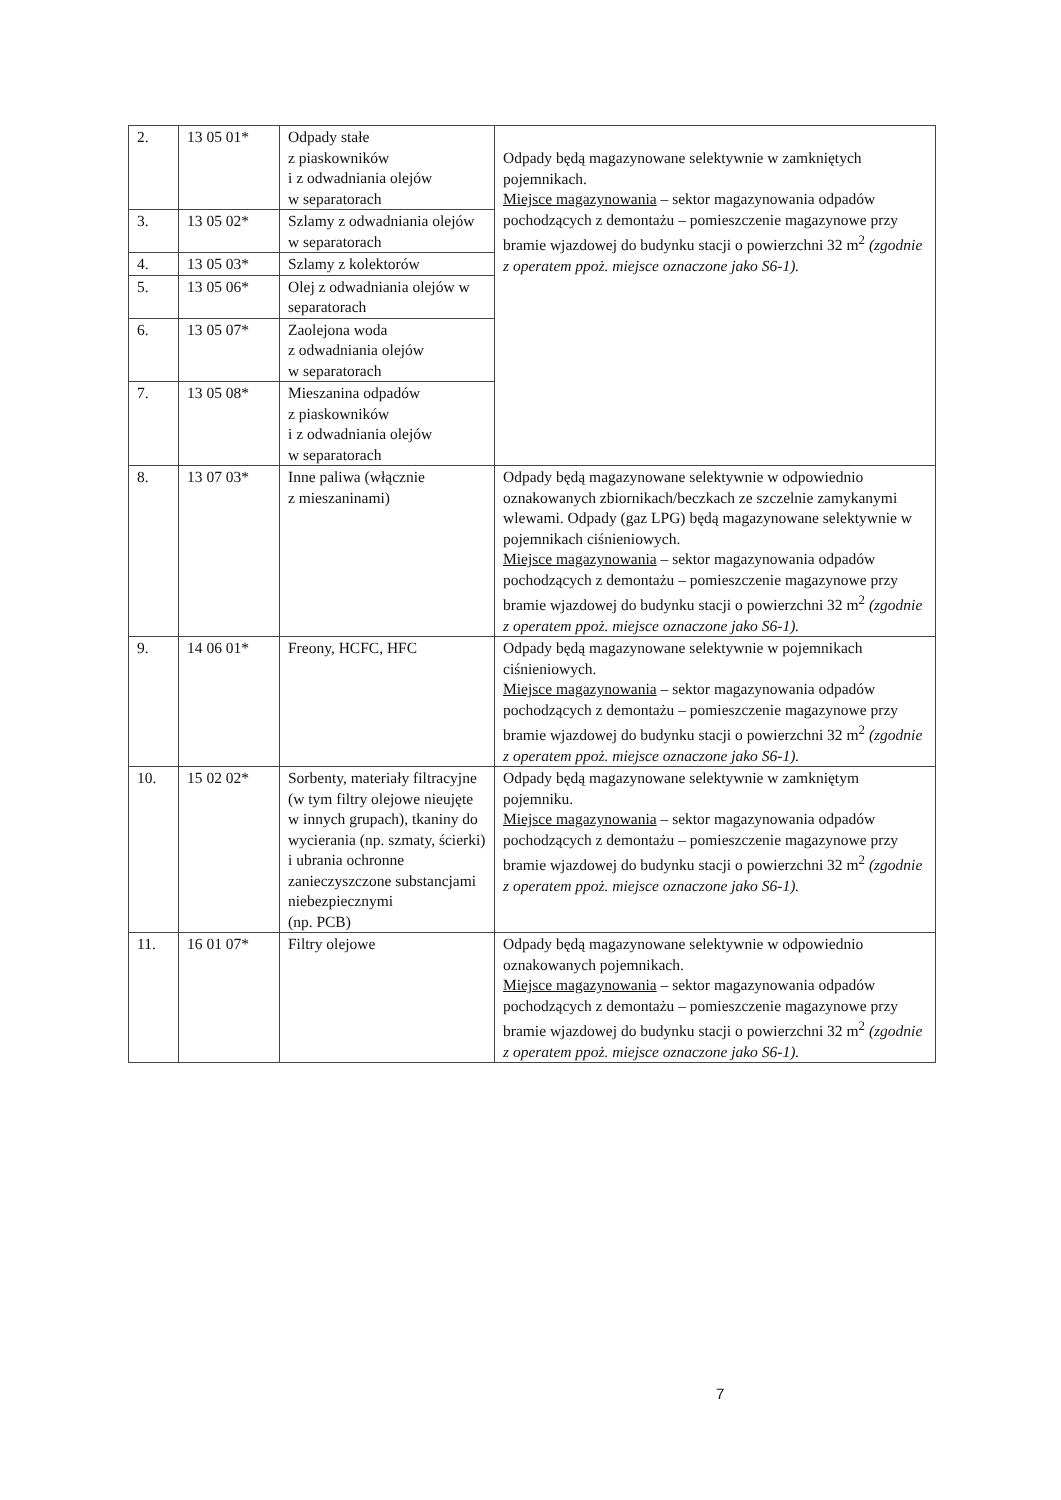| 2. | 13 05 01* | Odpady stałe z piaskowników i z odwadniania olejów w separatorach | Odpady będą magazynowane selektywnie w zamkniętych pojemnikach. Miejsce magazynowania – sektor magazynowania odpadów pochodzących z demontażu – pomieszczenie magazynowe przy bramie wjazdowej do budynku stacji o powierzchni 32 m<sup>2</sup> (zgodnie z operatem ppoż. miejsce oznaczone jako S6-1). |
| 3. | 13 05 02* | Szlamy z odwadniania olejów w separatorach | |
| 4. | 13 05 03* | Szlamy z kolektorów | |
| 5. | 13 05 06* | Olej z odwadniania olejów w separatorach | |
| 6. | 13 05 07* | Zaolejona woda z odwadniania olejów w separatorach | |
| 7. | 13 05 08* | Mieszanina odpadów z piaskowników i z odwadniania olejów w separatorach | |
| 8. | 13 07 03* | Inne paliwa (włącznie z mieszaninami) | Odpady będą magazynowane selektywnie w odpowiednio oznakowanych zbiornikach/beczkach ze szczelnie zamykanymi wlewami. Odpady (gaz LPG) będą magazynowane selektywnie w pojemnikach ciśnieniowych. Miejsce magazynowania – sektor magazynowania odpadów pochodzących z demontażu – pomieszczenie magazynowe przy bramie wjazdowej do budynku stacji o powierzchni 32 m<sup>2</sup> (zgodnie z operatem ppoż. miejsce oznaczone jako S6-1). |
| 9. | 14 06 01* | Freony, HCFC, HFC | Odpady będą magazynowane selektywnie w pojemnikach ciśnieniowych. Miejsce magazynowania – sektor magazynowania odpadów pochodzących z demontażu – pomieszczenie magazynowe przy bramie wjazdowej do budynku stacji o powierzchni 32 m<sup>2</sup> (zgodnie z operatem ppoż. miejsce oznaczone jako S6-1). |
| 10. | 15 02 02* | Sorbenty, materiały filtracyjne (w tym filtry olejowe nieujęte w innych grupach), tkaniny do wycierania (np. szmaty, ścierki) i ubrania ochronne zanieczyszczone substancjami niebezpiecznymi (np. PCB) | Odpady będą magazynowane selektywnie w zamkniętym pojemniku. Miejsce magazynowania – sektor magazynowania odpadów pochodzących z demontażu – pomieszczenie magazynowe przy bramie wjazdowej do budynku stacji o powierzchni 32 m<sup>2</sup> (zgodnie z operatem ppoż. miejsce oznaczone jako S6-1). |
| 11. | 16 01 07* | Filtry olejowe | Odpady będą magazynowane selektywnie w odpowiednio oznakowanych pojemnikach. Miejsce magazynowania – sektor magazynowania odpadów pochodzących z demontażu – pomieszczenie magazynowe przy bramie wjazdowej do budynku stacji o powierzchni 32 m<sup>2</sup> (zgodnie z operatem ppoż. miejsce oznaczone jako S6-1). |
7